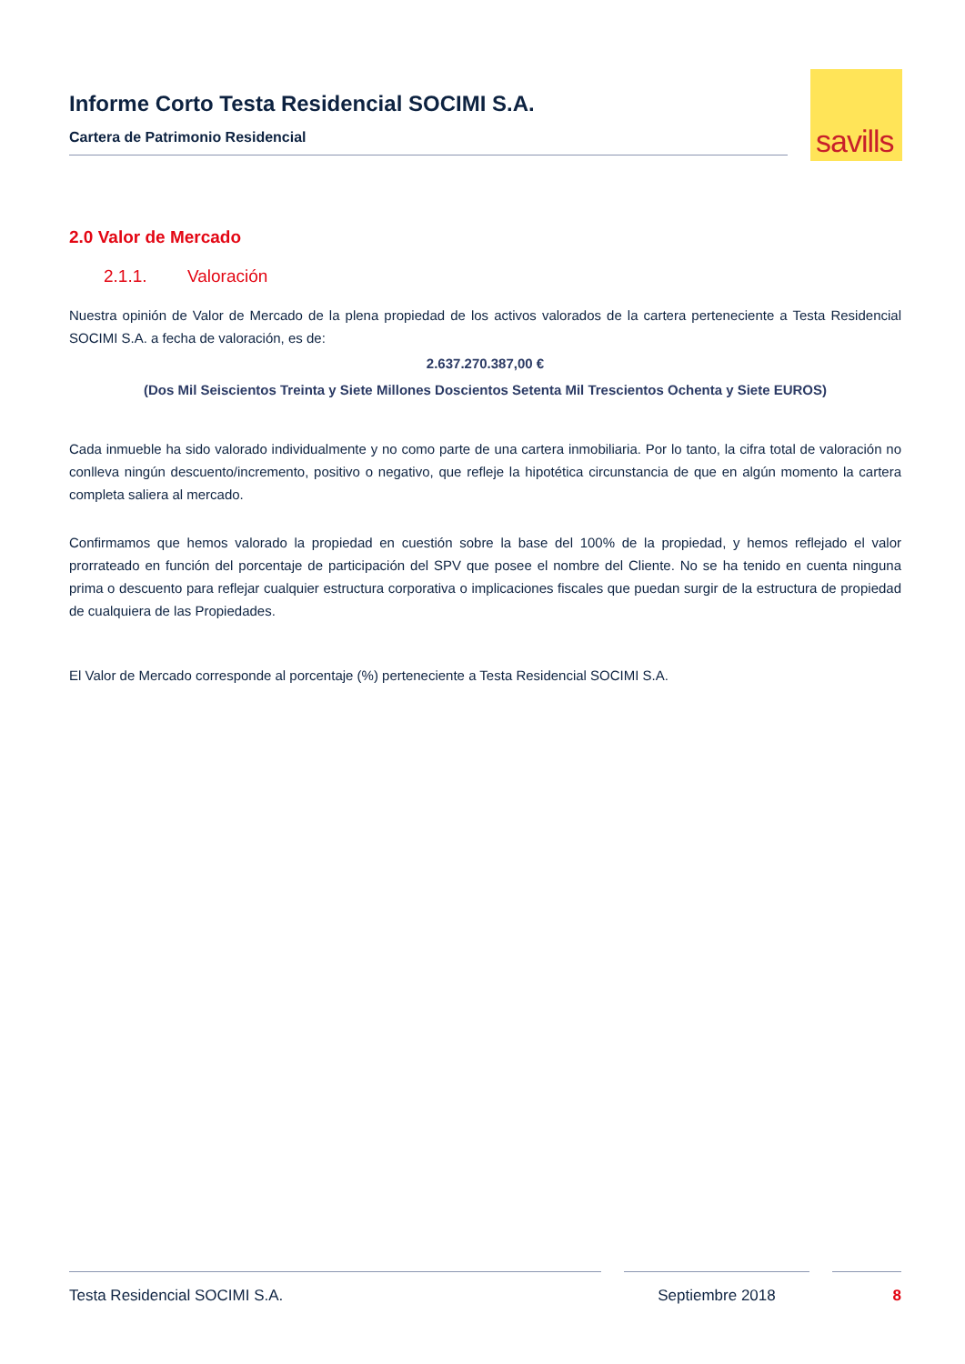Informe Corto Testa Residencial SOCIMI S.A.
Cartera de Patrimonio Residencial
savills
2.0 Valor de Mercado
2.1.1. Valoración
Nuestra opinión de Valor de Mercado de la plena propiedad de los activos valorados de la cartera perteneciente a Testa Residencial SOCIMI S.A. a fecha de valoración, es de:
2.637.270.387,00 €
(Dos Mil Seiscientos Treinta y Siete Millones Doscientos Setenta Mil Trescientos Ochenta y Siete EUROS)
Cada inmueble ha sido valorado individualmente y no como parte de una cartera inmobiliaria. Por lo tanto, la cifra total de valoración no conlleva ningún descuento/incremento, positivo o negativo, que refleje la hipotética circunstancia de que en algún momento la cartera completa saliera al mercado.
Confirmamos que hemos valorado la propiedad en cuestión sobre la base del 100% de la propiedad, y hemos reflejado el valor prorrateado en función del porcentaje de participación del SPV que posee el nombre del Cliente. No se ha tenido en cuenta ninguna prima o descuento para reflejar cualquier estructura corporativa o implicaciones fiscales que puedan surgir de la estructura de propiedad de cualquiera de las Propiedades.
El Valor de Mercado corresponde al porcentaje (%) perteneciente a Testa Residencial SOCIMI S.A.
Testa Residencial SOCIMI S.A. Septiembre 2018 8